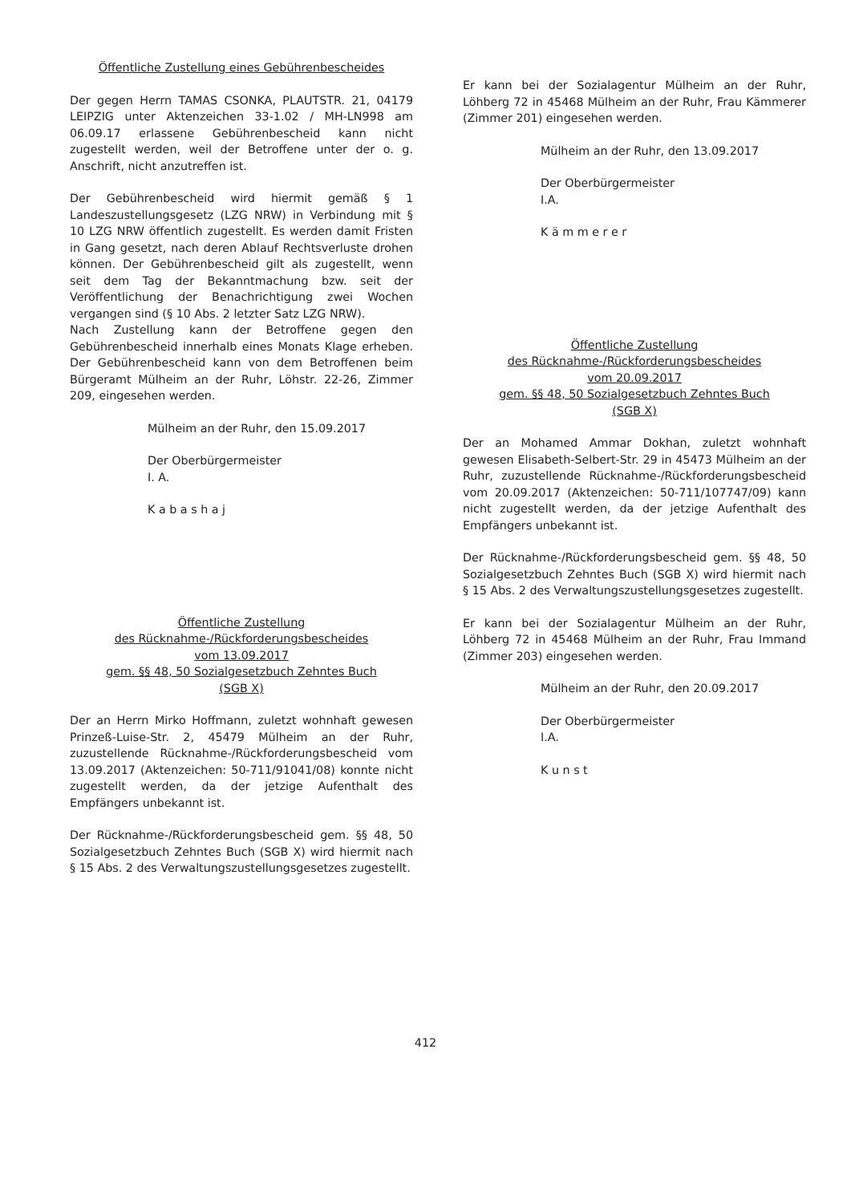Öffentliche Zustellung eines Gebührenbescheides
Der gegen Herrn TAMAS CSONKA, PLAUTSTR. 21, 04179 LEIPZIG unter Aktenzeichen 33-1.02 / MH-LN998 am 06.09.17 erlassene Gebührenbescheid kann nicht zugestellt werden, weil der Betroffene unter der o. g. Anschrift, nicht anzutreffen ist.
Der Gebührenbescheid wird hiermit gemäß § 1 Landeszustellungsgesetz (LZG NRW) in Verbindung mit § 10 LZG NRW öffentlich zugestellt. Es werden damit Fristen in Gang gesetzt, nach deren Ablauf Rechtsverluste drohen können. Der Gebührenbescheid gilt als zugestellt, wenn seit dem Tag der Bekanntmachung bzw. seit der Veröffentlichung der Benachrichtigung zwei Wochen vergangen sind (§ 10 Abs. 2 letzter Satz LZG NRW).
Nach Zustellung kann der Betroffene gegen den Gebührenbescheid innerhalb eines Monats Klage erheben. Der Gebührenbescheid kann von dem Betroffenen beim Bürgeramt Mülheim an der Ruhr, Löhstr. 22-26, Zimmer 209, eingesehen werden.
Mülheim an der Ruhr, den 15.09.2017
Der Oberbürgermeister
I. A.
K a b a s h a j
Öffentliche Zustellung
des Rücknahme-/Rückforderungsbescheides
vom 13.09.2017
gem. §§ 48, 50 Sozialgesetzbuch Zehntes Buch
(SGB X)
Der an Herrn Mirko Hoffmann, zuletzt wohnhaft gewesen Prinzeß-Luise-Str. 2, 45479 Mülheim an der Ruhr, zuzustellende Rücknahme-/Rückforderungsbescheid vom 13.09.2017 (Aktenzeichen: 50-711/91041/08) konnte nicht zugestellt werden, da der jetzige Aufenthalt des Empfängers unbekannt ist.
Der Rücknahme-/Rückforderungsbescheid gem. §§ 48, 50 Sozialgesetzbuch Zehntes Buch (SGB X) wird hiermit nach § 15 Abs. 2 des Verwaltungszustellungsgesetzes zugestellt.
Er kann bei der Sozialagentur Mülheim an der Ruhr, Löhberg 72 in 45468 Mülheim an der Ruhr, Frau Kämmerer (Zimmer 201) eingesehen werden.
Mülheim an der Ruhr, den 13.09.2017
Der Oberbürgermeister
I.A.
K ä m m e r e r
Öffentliche Zustellung
des Rücknahme-/Rückforderungsbescheides
vom 20.09.2017
gem. §§ 48, 50 Sozialgesetzbuch Zehntes Buch
(SGB X)
Der an Mohamed Ammar Dokhan, zuletzt wohnhaft gewesen Elisabeth-Selbert-Str. 29 in 45473 Mülheim an der Ruhr, zuzustellende Rücknahme-/Rückforderungsbescheid vom 20.09.2017 (Aktenzeichen: 50-711/107747/09) kann nicht zugestellt werden, da der jetzige Aufenthalt des Empfängers unbekannt ist.
Der Rücknahme-/Rückforderungsbescheid gem. §§ 48, 50 Sozialgesetzbuch Zehntes Buch (SGB X) wird hiermit nach § 15 Abs. 2 des Verwaltungszustellungsgesetzes zugestellt.
Er kann bei der Sozialagentur Mülheim an der Ruhr, Löhberg 72 in 45468 Mülheim an der Ruhr, Frau Immand (Zimmer 203) eingesehen werden.
Mülheim an der Ruhr, den 20.09.2017
Der Oberbürgermeister
I.A.
K u n s t
412